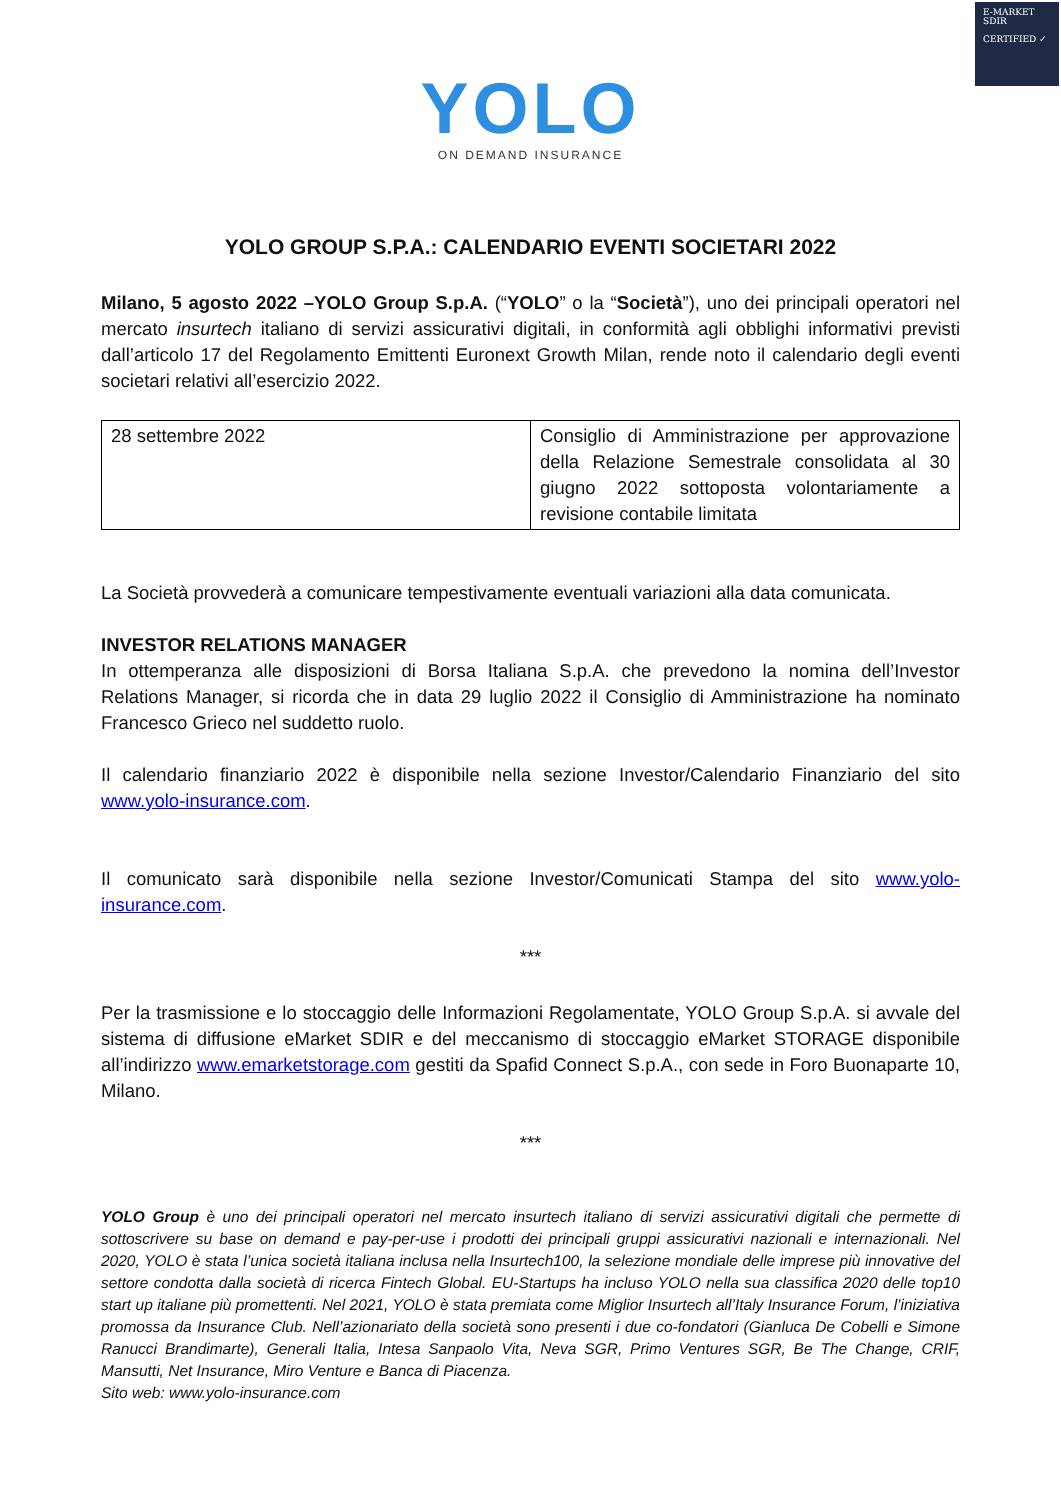E-MARKET
SDIR
CERTIFIED ✓
YOLO
ON DEMAND INSURANCE
YOLO GROUP S.P.A.: CALENDARIO EVENTI SOCIETARI 2022
Milano, 5 agosto 2022 –YOLO Group S.p.A. (“YOLO” o la “Società”), uno dei principali operatori nel mercato insurtech italiano di servizi assicurativi digitali, in conformità agli obblighi informativi previsti dall’articolo 17 del Regolamento Emittenti Euronext Growth Milan, rende noto il calendario degli eventi societari relativi all’esercizio 2022.
| 28 settembre 2022 | Consiglio di Amministrazione per approvazione della Relazione Semestrale consolidata al 30 giugno 2022 sottoposta volontariamente a revisione contabile limitata |
La Società provvederà a comunicare tempestivamente eventuali variazioni alla data comunicata.
INVESTOR RELATIONS MANAGER
In ottemperanza alle disposizioni di Borsa Italiana S.p.A. che prevedono la nomina dell’Investor Relations Manager, si ricorda che in data 29 luglio 2022 il Consiglio di Amministrazione ha nominato Francesco Grieco nel suddetto ruolo.
Il calendario finanziario 2022 è disponibile nella sezione Investor/Calendario Finanziario del sito www.yolo-insurance.com.
Il comunicato sarà disponibile nella sezione Investor/Comunicati Stampa del sito www.yolo-insurance.com.
***
Per la trasmissione e lo stoccaggio delle Informazioni Regolamentate, YOLO Group S.p.A. si avvale del sistema di diffusione eMarket SDIR e del meccanismo di stoccaggio eMarket STORAGE disponibile all’indirizzo www.emarketstorage.com gestiti da Spafid Connect S.p.A., con sede in Foro Buonaparte 10, Milano.
***
YOLO Group è uno dei principali operatori nel mercato insurtech italiano di servizi assicurativi digitali che permette di sottoscrivere su base on demand e pay-per-use i prodotti dei principali gruppi assicurativi nazionali e internazionali. Nel 2020, YOLO è stata l’unica società italiana inclusa nella Insurtech100, la selezione mondiale delle imprese più innovative del settore condotta dalla società di ricerca Fintech Global. EU-Startups ha incluso YOLO nella sua classifica 2020 delle top10 start up italiane più promettenti. Nel 2021, YOLO è stata premiata come Miglior Insurtech all’Italy Insurance Forum, l’iniziativa promossa da Insurance Club. Nell’azionariato della società sono presenti i due co-fondatori (Gianluca De Cobelli e Simone Ranucci Brandimarte), Generali Italia, Intesa Sanpaolo Vita, Neva SGR, Primo Ventures SGR, Be The Change, CRIF, Mansutti, Net Insurance, Miro Venture e Banca di Piacenza.
Sito web: www.yolo-insurance.com